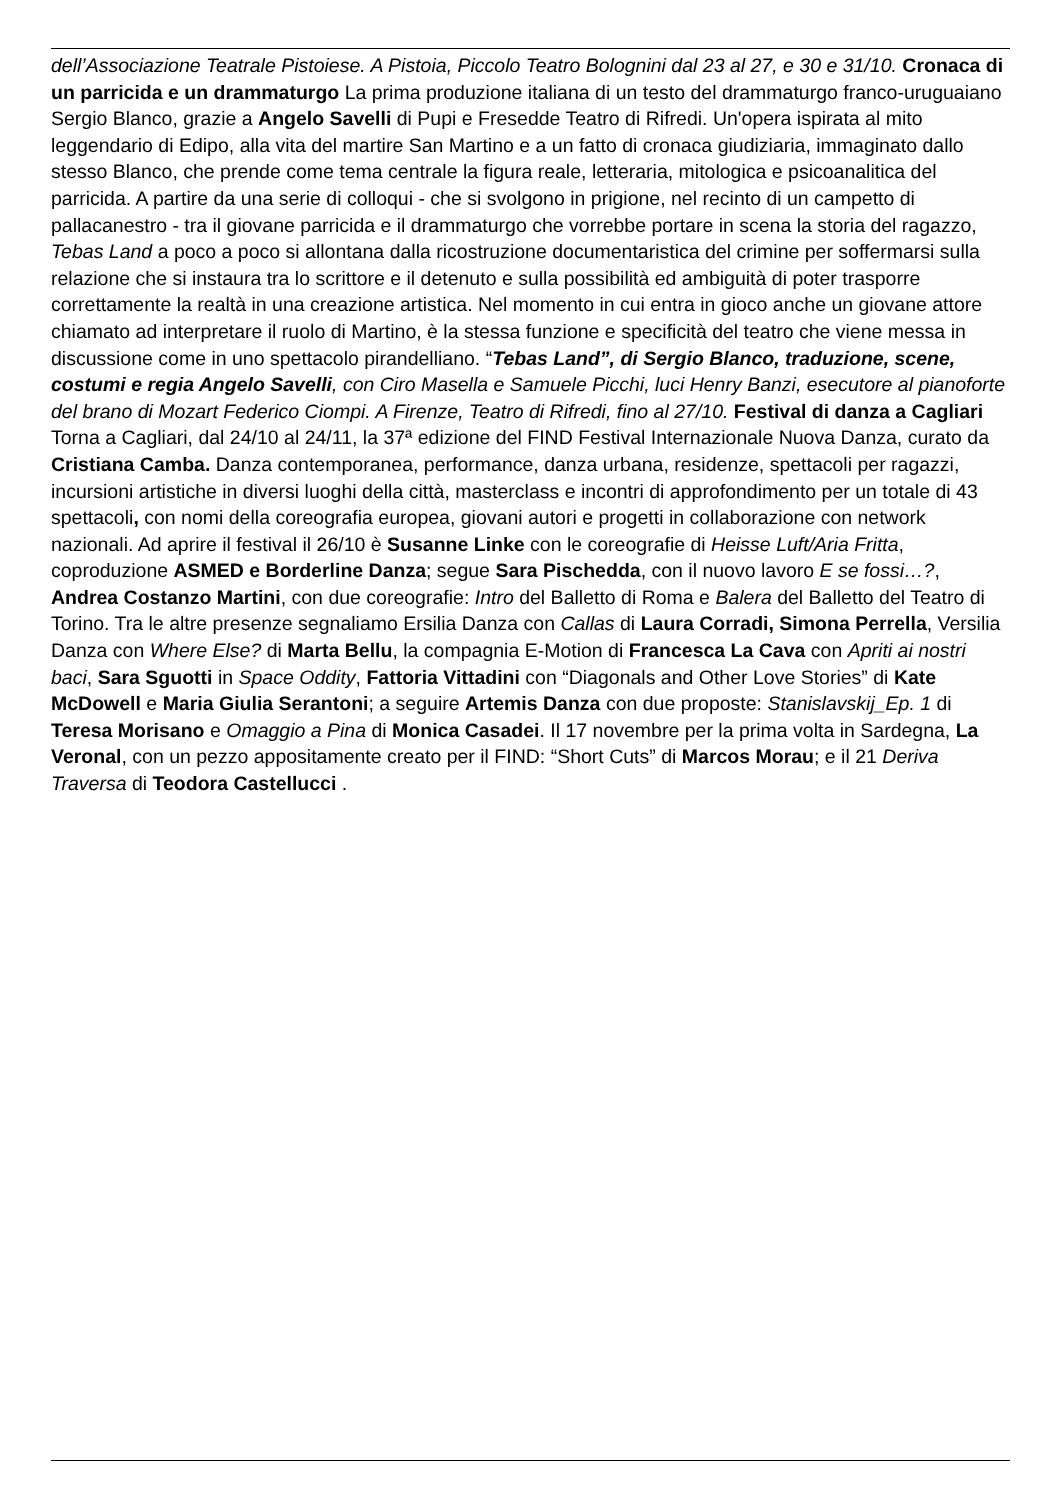dell’Associazione Teatrale Pistoiese. A Pistoia, Piccolo Teatro Bolognini dal 23 al 27, e 30 e 31/10. Cronaca di un parricida e un drammaturgo La prima produzione italiana di un testo del drammaturgo franco-uruguaiano Sergio Blanco, grazie a Angelo Savelli di Pupi e Fresedde Teatro di Rifredi. Un'opera ispirata al mito leggendario di Edipo, alla vita del martire San Martino e a un fatto di cronaca giudiziaria, immaginato dallo stesso Blanco, che prende come tema centrale la figura reale, letteraria, mitologica e psicoanalitica del parricida. A partire da una serie di colloqui - che si svolgono in prigione, nel recinto di un campetto di pallacanestro - tra il giovane parricida e il drammaturgo che vorrebbe portare in scena la storia del ragazzo, Tebas Land a poco a poco si allontana dalla ricostruzione documentaristica del crimine per soffermarsi sulla relazione che si instaura tra lo scrittore e il detenuto e sulla possibilità ed ambiguità di poter trasporre correttamente la realtà in una creazione artistica. Nel momento in cui entra in gioco anche un giovane attore chiamato ad interpretare il ruolo di Martino, è la stessa funzione e specificità del teatro che viene messa in discussione come in uno spettacolo pirandelliano. “Tebas Land”, di Sergio Blanco, traduzione, scene, costumi e regia Angelo Savelli, con Ciro Masella e Samuele Picchi, luci Henry Banzi, esecutore al pianoforte del brano di Mozart Federico Ciompi. A Firenze, Teatro di Rifredi, fino al 27/10. Festival di danza a Cagliari Torna a Cagliari, dal 24/10 al 24/11, la 37ª edizione del FIND Festival Internazionale Nuova Danza, curato da Cristiana Camba. Danza contemporanea, performance, danza urbana, residenze, spettacoli per ragazzi, incursioni artistiche in diversi luoghi della città, masterclass e incontri di approfondimento per un totale di 43 spettacoli, con nomi della coreografia europea, giovani autori e progetti in collaborazione con network nazionali. Ad aprire il festival il 26/10 è Susanne Linke con le coreografie di Heisse Luft/Aria Fritta, coproduzione ASMED e Borderline Danza; segue Sara Pischedda, con il nuovo lavoro E se fossi…?, Andrea Costanzo Martini, con due coreografie: Intro del Balletto di Roma e Balera del Balletto del Teatro di Torino. Tra le altre presenze segnaliamo Ersilia Danza con Callas di Laura Corradi, Simona Perrella, Versilia Danza con Where Else? di Marta Bellu, la compagnia E-Motion di Francesca La Cava con Apriti ai nostri baci, Sara Sguotti in Space Oddity, Fattoria Vittadini con “Diagonals and Other Love Stories” di Kate McDowell e Maria Giulia Serantoni; a seguire Artemis Danza con due proposte: Stanislavskij_Ep. 1 di Teresa Morisano e Omaggio a Pina di Monica Casadei. Il 17 novembre per la prima volta in Sardegna, La Veronal, con un pezzo appositamente creato per il FIND: “Short Cuts” di Marcos Morau; e il 21 Deriva Traversa di Teodora Castellucci .